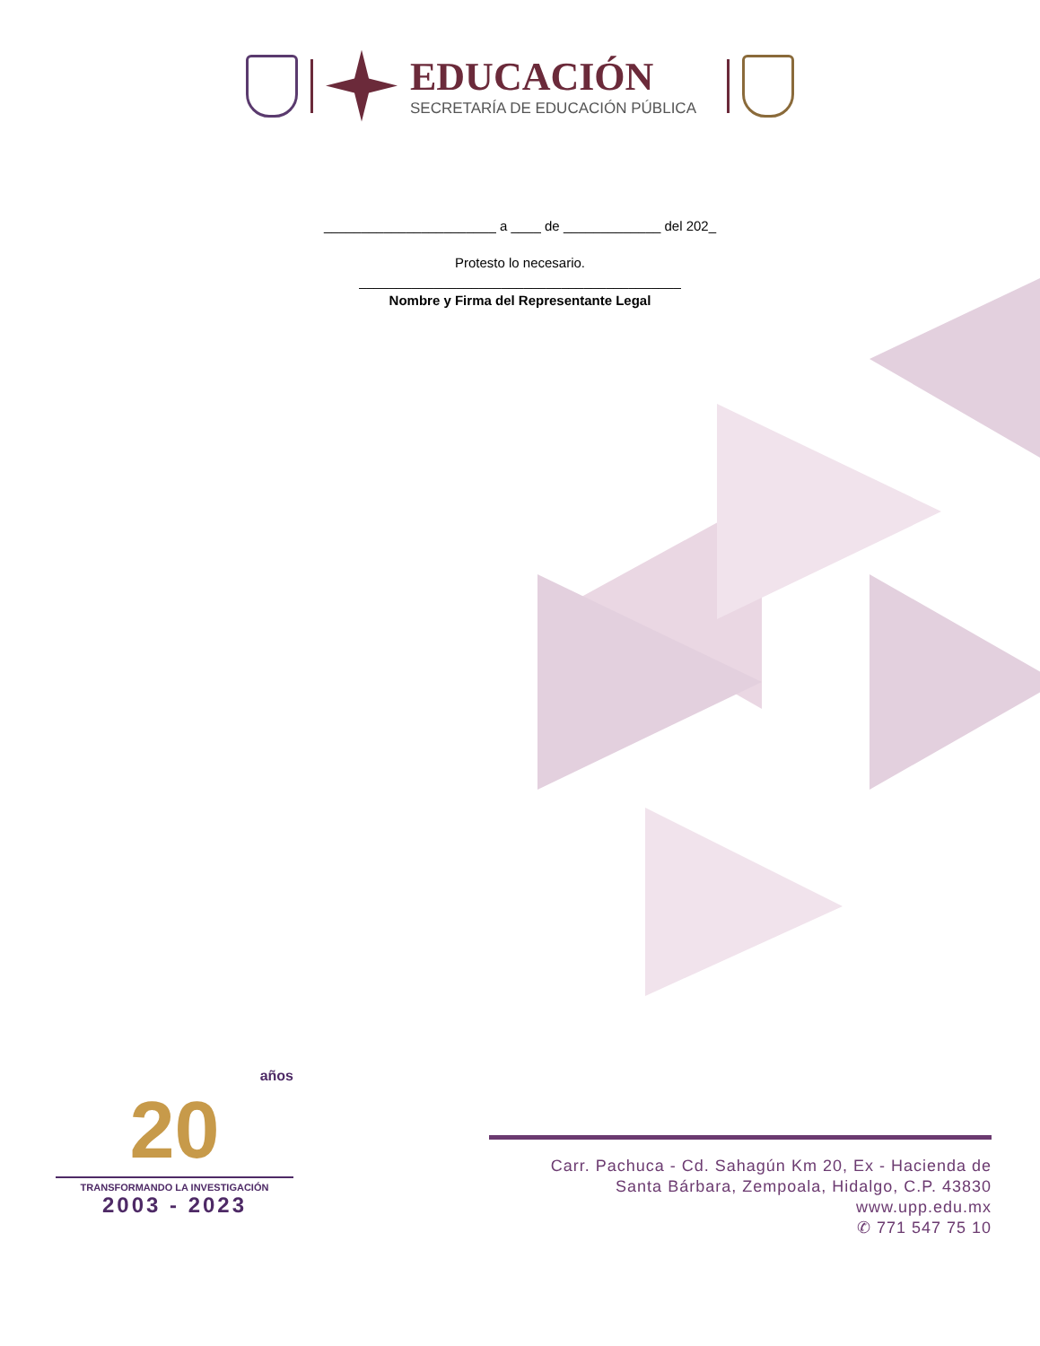EDUCACIÓN
SECRETARÍA DE EDUCACIÓN PÚBLICA
_______________________ a ____ de _____________ del 202_
Protesto lo necesario.
___________________________________________
Nombre y Firma del Representante Legal
años
20
TRANSFORMANDO LA INVESTIGACIÓN
2003 - 2023
Carr. Pachuca - Cd. Sahagún Km 20, Ex - Hacienda de
Santa Bárbara, Zempoala, Hidalgo, C.P. 43830
www.upp.edu.mx
✆ 771 547 75 10